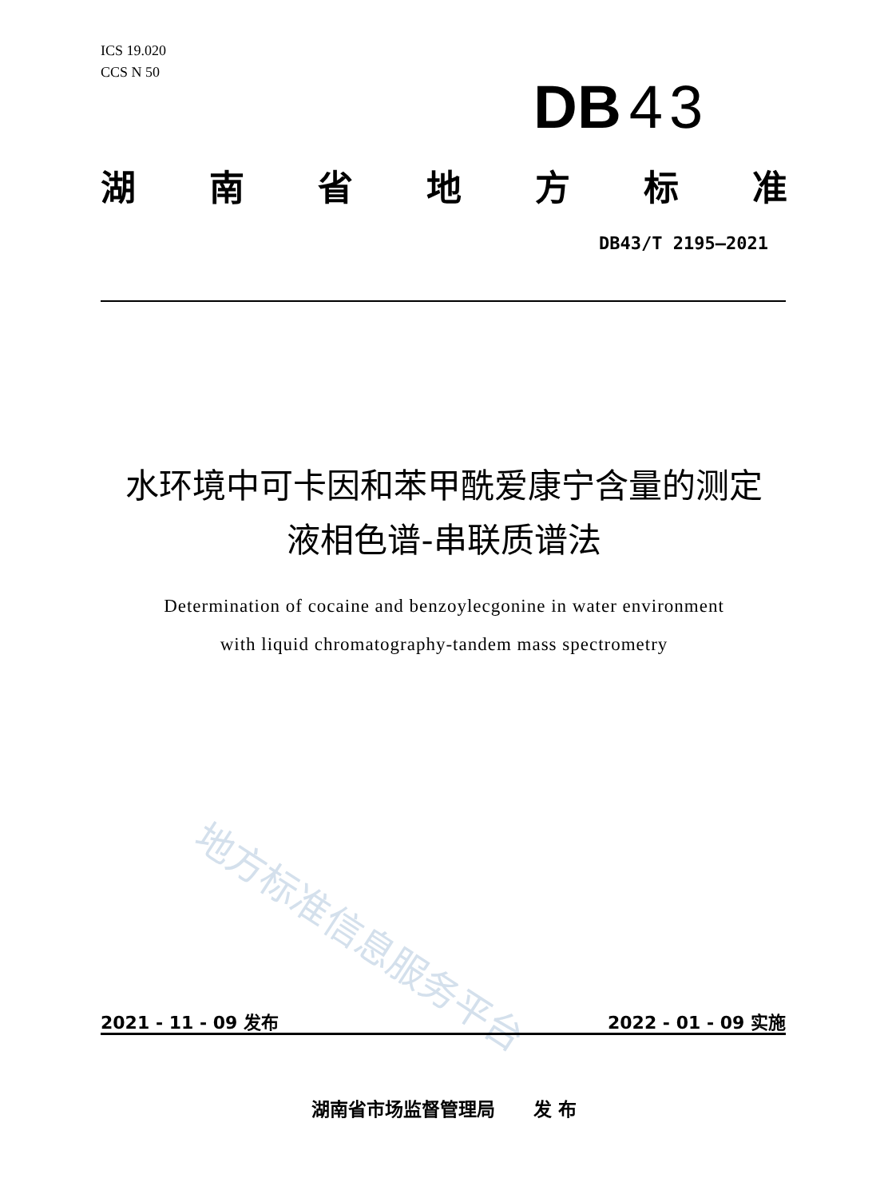ICS 19.020
CCS N 50
DB 43
湖南省地方标准
DB43/T 2195—2021
水环境中可卡因和苯甲酰爱康宁含量的测定
液相色谱-串联质谱法
Determination of cocaine and benzoylecgonine in water environment
with liquid chromatography-tandem mass spectrometry
地方标准信息服务平台
2021 - 11 - 09 发布 2022 - 01 - 09 实施
湖南省市场监督管理局 发 布